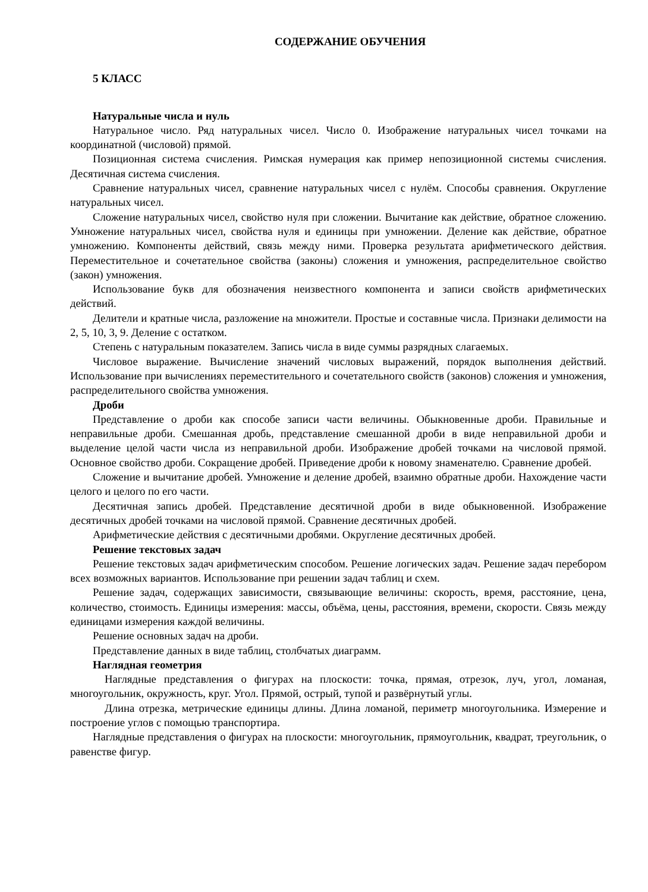СОДЕРЖАНИЕ ОБУЧЕНИЯ
5 КЛАСС
Натуральные числа и нуль
Натуральное число. Ряд натуральных чисел. Число 0. Изображение натуральных чисел точками на координатной (числовой) прямой.
Позиционная система счисления. Римская нумерация как пример непозиционной системы счисления. Десятичная система счисления.
Сравнение натуральных чисел, сравнение натуральных чисел с нулём. Способы сравнения. Округление натуральных чисел.
Сложение натуральных чисел, свойство нуля при сложении. Вычитание как действие, обратное сложению. Умножение натуральных чисел, свойства нуля и единицы при умножении. Деление как действие, обратное умножению. Компоненты действий, связь между ними. Проверка результата арифметического действия. Переместительное и сочетательное свойства (законы) сложения и умножения, распределительное свойство (закон) умножения.
Использование букв для обозначения неизвестного компонента и записи свойств арифметических действий.
Делители и кратные числа, разложение на множители. Простые и составные числа. Признаки делимости на 2, 5, 10, 3, 9. Деление с остатком.
Степень с натуральным показателем. Запись числа в виде суммы разрядных слагаемых.
Числовое выражение. Вычисление значений числовых выражений, порядок выполнения действий. Использование при вычислениях переместительного и сочетательного свойств (законов) сложения и умножения, распределительного свойства умножения.
Дроби
Представление о дроби как способе записи части величины. Обыкновенные дроби. Правильные и неправильные дроби. Смешанная дробь, представление смешанной дроби в виде неправильной дроби и выделение целой части числа из неправильной дроби. Изображение дробей точками на числовой прямой. Основное свойство дроби. Сокращение дробей. Приведение дроби к новому знаменателю. Сравнение дробей.
Сложение и вычитание дробей. Умножение и деление дробей, взаимно обратные дроби. Нахождение части целого и целого по его части.
Десятичная запись дробей. Представление десятичной дроби в виде обыкновенной. Изображение десятичных дробей точками на числовой прямой. Сравнение десятичных дробей.
Арифметические действия с десятичными дробями. Округление десятичных дробей.
Решение текстовых задач
Решение текстовых задач арифметическим способом. Решение логических задач. Решение задач перебором всех возможных вариантов. Использование при решении задач таблиц и схем.
Решение задач, содержащих зависимости, связывающие величины: скорость, время, расстояние, цена, количество, стоимость. Единицы измерения: массы, объёма, цены, расстояния, времени, скорости. Связь между единицами измерения каждой величины.
Решение основных задач на дроби.
Представление данных в виде таблиц, столбчатых диаграмм.
Наглядная геометрия
Наглядные представления о фигурах на плоскости: точка, прямая, отрезок, луч, угол, ломаная, многоугольник, окружность, круг. Угол. Прямой, острый, тупой и развёрнутый углы.
Длина отрезка, метрические единицы длины. Длина ломаной, периметр многоугольника. Измерение и построение углов с помощью транспортира.
Наглядные представления о фигурах на плоскости: многоугольник, прямоугольник, квадрат, треугольник, о равенстве фигур.